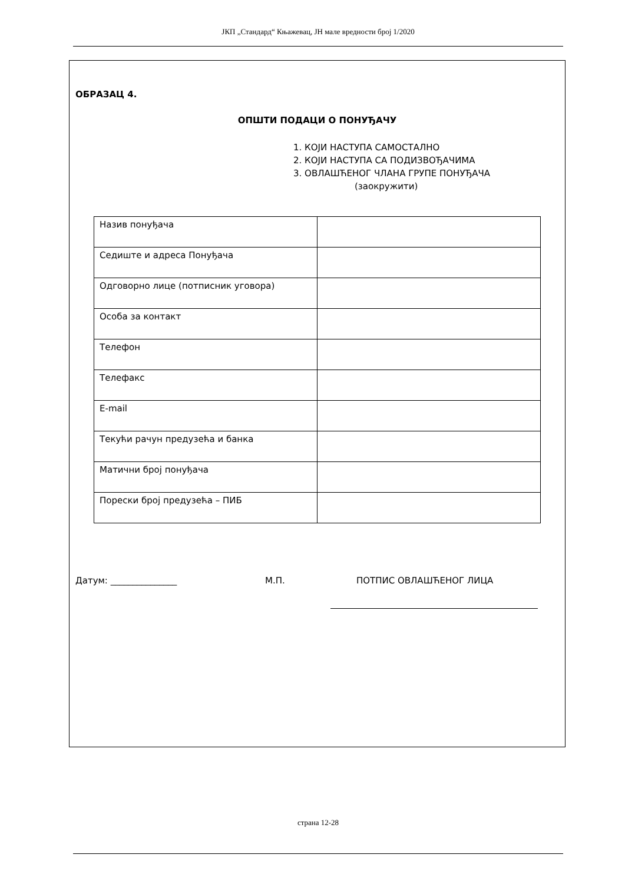ЈКП „Стандард“ Књажевац, ЈН мале вредности број 1/2020
ОБРАЗАЦ 4.
ОПШТИ ПОДАЦИ О ПОНУЂАЧУ
1. КОЈИ НАСТУПА САМОСТАЛНО
2. КОЈИ НАСТУПА СА ПОДИЗВОЂАЧИМА
3. ОВЛАШЋЕНОГ ЧЛАНА ГРУПЕ ПОНУЂАЧА
(заокружити)
| Назив понуђача | |
| Седиште и адреса Понуђача | |
| Одговорно лице (потписник уговора) | |
| Особа за контакт | |
| Телефон | |
| Телефакс | |
| E-mail | |
| Текући рачун предузећа и банка | |
| Матични број понуђача | |
| Порески број предузећа – ПИБ | |
Датум: _______________ М.П. ПОТПИС ОВЛАШЋЕНОГ ЛИЦА
страна 12-28